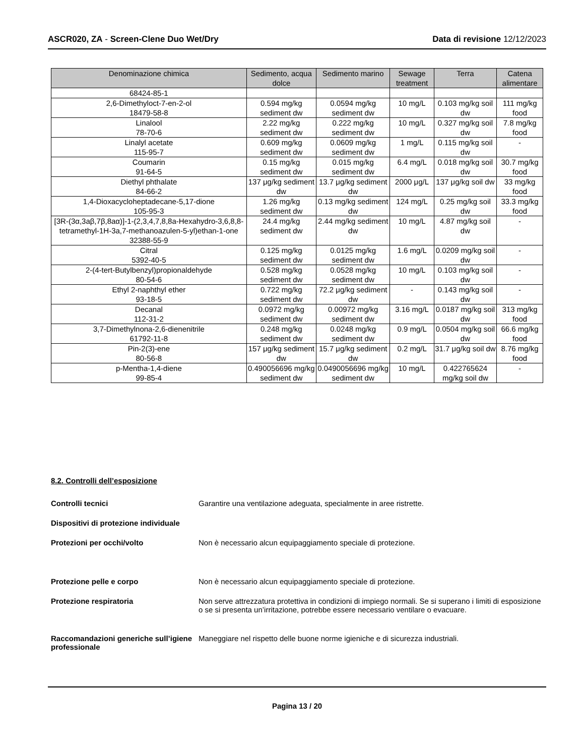ASCR020, ZA - Screen-Clene Duo Wet/Dry Data di revisione 12/12/2023
| Denominazione chimica | Sedimento, acqua dolce | Sedimento marino | Sewage treatment | Terra | Catena alimentare |
| --- | --- | --- | --- | --- | --- |
| 68424-85-1 | | | | | |
| 2,6-Dimethyloct-7-en-2-ol 18479-58-8 | 0.594 mg/kg sediment dw | 0.0594 mg/kg sediment dw | 10 mg/L | 0.103 mg/kg soil dw | 111 mg/kg food |
| Linalool 78-70-6 | 2.22 mg/kg sediment dw | 0.222 mg/kg sediment dw | 10 mg/L | 0.327 mg/kg soil dw | 7.8 mg/kg food |
| Linalyl acetate 115-95-7 | 0.609 mg/kg sediment dw | 0.0609 mg/kg sediment dw | 1 mg/L | 0.115 mg/kg soil dw | - |
| Coumarin 91-64-5 | 0.15 mg/kg sediment dw | 0.015 mg/kg sediment dw | 6.4 mg/L | 0.018 mg/kg soil dw | 30.7 mg/kg food |
| Diethyl phthalate 84-66-2 | 137 μg/kg sediment dw | 13.7 μg/kg sediment dw | 2000 μg/L | 137 μg/kg soil dw | 33 mg/kg food |
| 1,4-Dioxacycloheptadecane-5,17-dione 105-95-3 | 1.26 mg/kg sediment dw | 0.13 mg/kg sediment dw | 124 mg/L | 0.25 mg/kg soil dw | 33.3 mg/kg food |
| [3R-(3α,3aβ,7β,8aα)]-1-(2,3,4,7,8,8a-Hexahydro-3,6,8,8-tetramethyl-1H-3a,7-methanoazulen-5-yl)ethan-1-one 32388-55-9 | 24.4 mg/kg sediment dw | 2.44 mg/kg sediment dw | 10 mg/L | 4.87 mg/kg soil dw | - |
| Citral 5392-40-5 | 0.125 mg/kg sediment dw | 0.0125 mg/kg sediment dw | 1.6 mg/L | 0.0209 mg/kg soil dw | - |
| 2-(4-tert-Butylbenzyl)propionaldehyde 80-54-6 | 0.528 mg/kg sediment dw | 0.0528 mg/kg sediment dw | 10 mg/L | 0.103 mg/kg soil dw | - |
| Ethyl 2-naphthyl ether 93-18-5 | 0.722 mg/kg sediment dw | 72.2 μg/kg sediment dw | - | 0.143 mg/kg soil dw | - |
| Decanal 112-31-2 | 0.0972 mg/kg sediment dw | 0.00972 mg/kg sediment dw | 3.16 mg/L | 0.0187 mg/kg soil dw | 313 mg/kg food |
| 3,7-Dimethylnona-2,6-dienenitrile 61792-11-8 | 0.248 mg/kg sediment dw | 0.0248 mg/kg sediment dw | 0.9 mg/L | 0.0504 mg/kg soil dw | 66.6 mg/kg food |
| Pin-2(3)-ene 80-56-8 | 157 μg/kg sediment dw | 15.7 μg/kg sediment dw | 0.2 mg/L | 31.7 μg/kg soil dw | 8.76 mg/kg food |
| p-Mentha-1,4-diene 99-85-4 | 0.490056696 mg/kg sediment dw | 0.0490056696 mg/kg sediment dw | 10 mg/L | 0.422765624 mg/kg soil dw | - |
8.2. Controlli dell’esposizione
Controlli tecnici Garantire una ventilazione adeguata, specialmente in aree ristrette.
Dispositivi di protezione individuale
Protezioni per occhi/volto Non è necessario alcun equipaggiamento speciale di protezione.
Protezione pelle e corpo Non è necessario alcun equipaggiamento speciale di protezione.
Protezione respiratoria Non serve attrezzatura protettiva in condizioni di impiego normali. Se si superano i limiti di esposizione o se si presenta un’irritazione, potrebbe essere necessario ventilare o evacuare.
Raccomandazioni generiche sull’igiene professionale Maneggiare nel rispetto delle buone norme igieniche e di sicurezza industriali.
Pagina 13 / 20